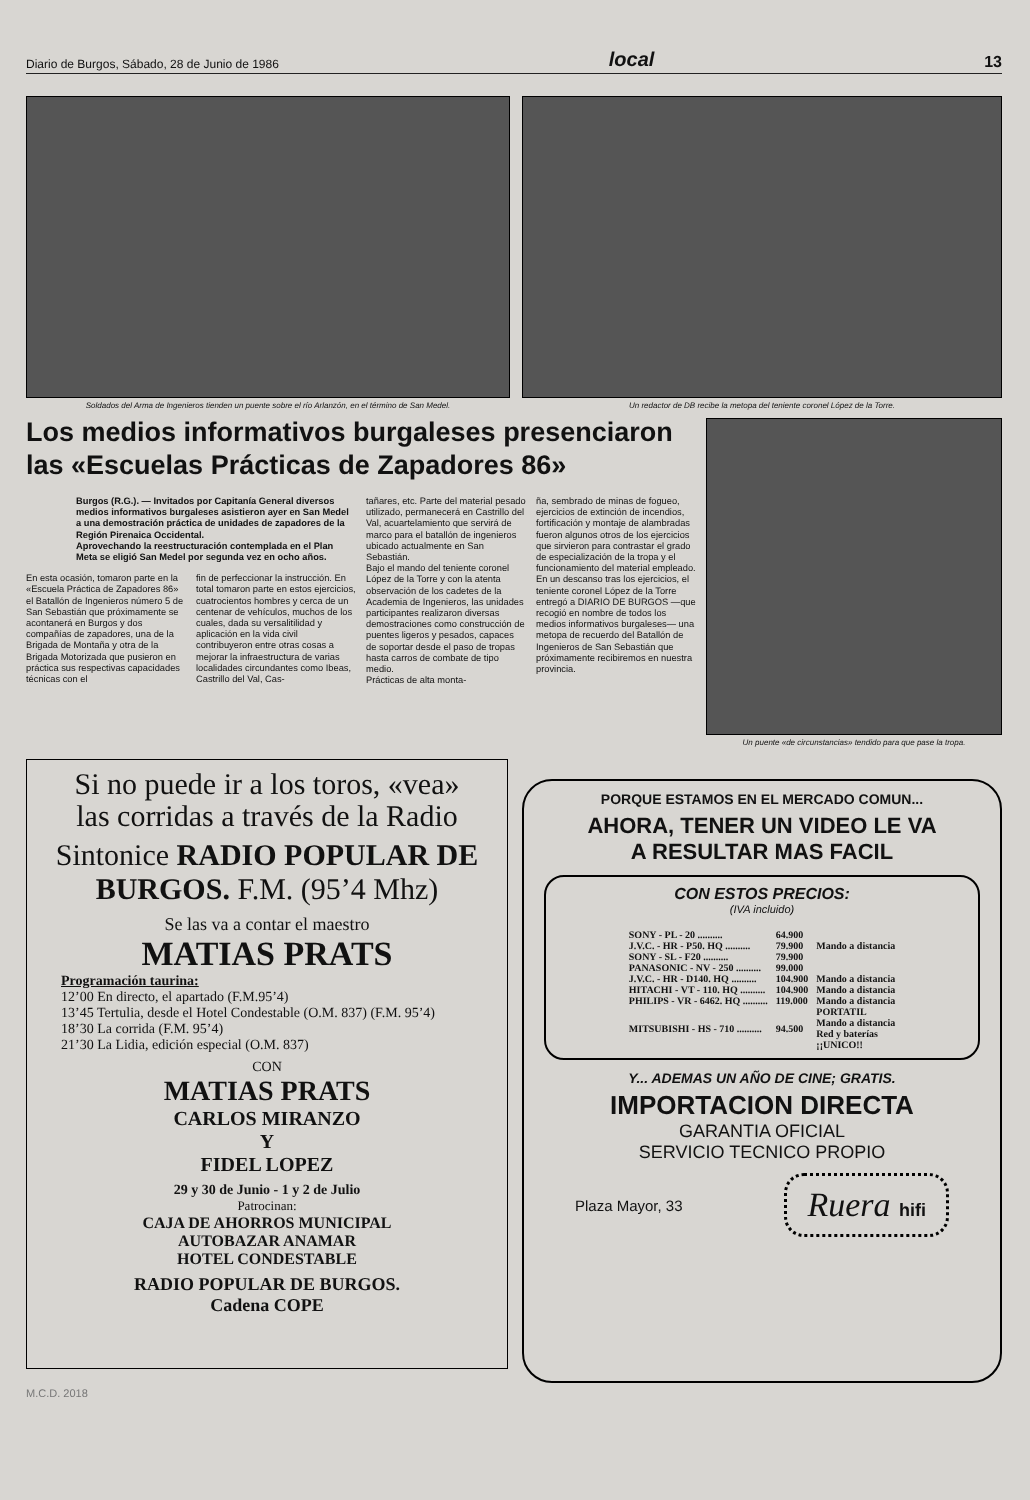Diario de Burgos, Sábado, 28 de Junio de 1986 local 13
Soldados del Arma de Ingenieros tienden un puente sobre el río Arlanzón, en el término de San Medel.
Un redactor de DB recibe la metopa del teniente coronel López de la Torre.
Los medios informativos burgaleses presenciaron las «Escuelas Prácticas de Zapadores 86»
Burgos (R.G.). — Invitados por Capitanía General diversos medios informativos burgaleses asistieron ayer en San Medel a una demostración práctica de unidades de zapadores de la Región Pirenaica Occidental.
Aprovechando la reestructuración contemplada en el Plan Meta se eligió San Medel por segunda vez en ocho años.
En esta ocasión, tomaron parte en la «Escuela Práctica de Zapadores 86» el Batallón de Ingenieros número 5 de San Sebastián que próximamente se acontanerá en Burgos y dos compañías de zapadores, una de la Brigada de Montaña y otra de la Brigada Motorizada que pusieron en práctica sus respectivas capacidades técnicas con el
fin de perfeccionar la instrucción. En total tomaron parte en estos ejercicios, cuatrocientos hombres y cerca de un centenar de vehículos, muchos de los cuales, dada su versalitilidad y aplicación en la vida civil contribuyeron entre otras cosas a mejorar la infraestructura de varias localidades circundantes como Ibeas, Castrillo del Val, Cas-
tañares, etc. Parte del material pesado utilizado, permanecerá en Castrillo del Val, acuartelamiento que servirá de marco para el batallón de ingenieros ubicado actualmente en San Sebastián.
Bajo el mando del teniente coronel López de la Torre y con la atenta observación de los cadetes de la Academia de Ingenieros, las unidades participantes realizaron diversas demostraciones como construcción de puentes ligeros y pesados, capaces de soportar desde el paso de tropas hasta carros de combate de tipo medio.
Prácticas de alta monta-
ña, sembrado de minas de fogueo, ejercicios de extinción de incendios, fortificación y montaje de alambradas fueron algunos otros de los ejercicios que sirvieron para contrastar el grado de especialización de la tropa y el funcionamiento del material empleado.
En un descanso tras los ejercicios, el teniente coronel López de la Torre entregó a DIARIO DE BURGOS —que recogió en nombre de todos los medios informativos burgaleses— una metopa de recuerdo del Batallón de Ingenieros de San Sebastián que próximamente recibiremos en nuestra provincia.
Un puente «de circunstancias» tendido para que pase la tropa.
Si no puede ir a los toros, «vea»
las corridas a través de la Radio
Sintonice RADIO POPULAR DE BURGOS. F.M. (95’4 Mhz)
Se las va a contar el maestro
MATIAS PRATS
Programación taurina:
12’00 En directo, el apartado (F.M.95’4)
13’45 Tertulia, desde el Hotel Condestable (O.M. 837) (F.M. 95’4)
18’30 La corrida (F.M. 95’4)
21’30 La Lidia, edición especial (O.M. 837)
CON
MATIAS PRATS
CARLOS MIRANZO
Y
FIDEL LOPEZ
29 y 30 de Junio - 1 y 2 de Julio
Patrocinan:
CAJA DE AHORROS MUNICIPAL
AUTOBAZAR ANAMAR
HOTEL CONDESTABLE
RADIO POPULAR DE BURGOS.
Cadena COPE
PORQUE ESTAMOS EN EL MERCADO COMUN...
AHORA, TENER UN VIDEO LE VA
A RESULTAR MAS FACIL
CON ESTOS PRECIOS:
(IVA incluido)
| SONY - PL - 20 .......... | 64.900 | |
| J.V.C. - HR - P50. HQ .......... | 79.900 | Mando a distancia |
| SONY - SL - F20 .......... | 79.900 | |
| PANASONIC - NV - 250 .......... | 99.000 | |
| J.V.C. - HR - D140. HQ .......... | 104.900 | Mando a distancia |
| HITACHI - VT - 110. HQ .......... | 104.900 | Mando a distancia |
| PHILIPS - VR - 6462. HQ .......... | 119.000 | Mando a distancia |
| MITSUBISHI - HS - 710 .......... | 94.500 | PORTATIL Mando a distancia Red y baterías ¡¡UNICO!! |
Y... ADEMAS UN AÑO DE CINE; GRATIS.
IMPORTACION DIRECTA
GARANTIA OFICIAL
SERVICIO TECNICO PROPIO
Plaza Mayor, 33 Ruera hifi
M.C.D. 2018